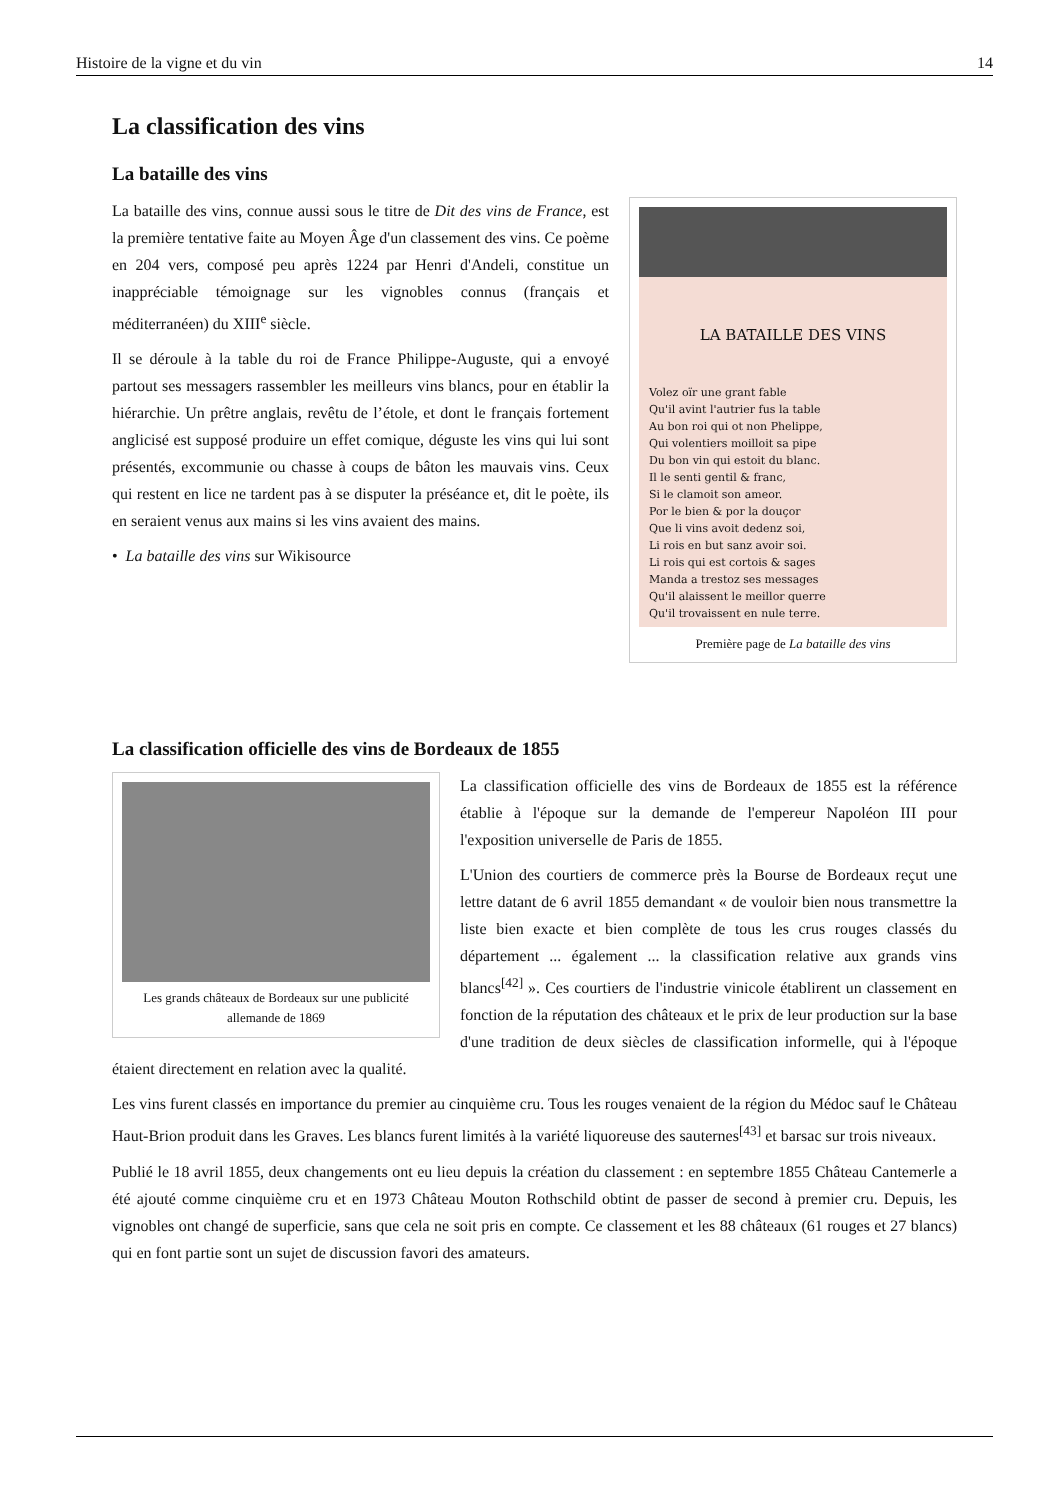Histoire de la vigne et du vin 14
La classification des vins
La bataille des vins
LA BATAILLE DES VINS
Volez oïr une grant fable
Qu'il avint l'autrier fus la table
Au bon roi qui ot non Phelippe,
Qui volentiers moilloit sa pipe
Du bon vin qui estoit du blanc.
Il le senti gentil & franc,
Si le clamoit son ameor.
Por le bien & por la douçor
Que li vins avoit dedenz soi,
Li rois en but sanz avoir soi.
Li rois qui est cortois & sages
Manda a trestoz ses messages
Qu'il alaissent le meillor querre
Qu'il trovaissent en nule terre.
Première page de La bataille des vins
La bataille des vins, connue aussi sous le titre de Dit des vins de France, est la première tentative faite au Moyen Âge d'un classement des vins. Ce poème en 204 vers, composé peu après 1224 par Henri d'Andeli, constitue un inappréciable témoignage sur les vignobles connus (français et méditerranéen) du XIII<sup>e</sup> siècle.
Il se déroule à la table du roi de France Philippe-Auguste, qui a envoyé partout ses messagers rassembler les meilleurs vins blancs, pour en établir la hiérarchie. Un prêtre anglais, revêtu de l’étole, et dont le français fortement anglicisé est supposé produire un effet comique, déguste les vins qui lui sont présentés, excommunie ou chasse à coups de bâton les mauvais vins. Ceux qui restent en lice ne tardent pas à se disputer la préséance et, dit le poète, ils en seraient venus aux mains si les vins avaient des mains.
• La bataille des vins sur Wikisource
La classification officielle des vins de Bordeaux de 1855
Les grands châteaux de Bordeaux sur une publicité allemande de 1869
La classification officielle des vins de Bordeaux de 1855 est la référence établie à l'époque sur la demande de l'empereur Napoléon III pour l'exposition universelle de Paris de 1855.
L'Union des courtiers de commerce près la Bourse de Bordeaux reçut une lettre datant de 6 avril 1855 demandant « de vouloir bien nous transmettre la liste bien exacte et bien complète de tous les crus rouges classés du département ... également ... la classification relative aux grands vins blancs<sup>[42]</sup> ». Ces courtiers de l'industrie vinicole établirent un classement en fonction de la réputation des châteaux et le prix de leur production sur la base d'une tradition de deux siècles de classification informelle, qui à l'époque étaient directement en relation avec la qualité.
Les vins furent classés en importance du premier au cinquième cru. Tous les rouges venaient de la région du Médoc sauf le Château Haut-Brion produit dans les Graves. Les blancs furent limités à la variété liquoreuse des sauternes<sup>[43]</sup> et barsac sur trois niveaux.
Publié le 18 avril 1855, deux changements ont eu lieu depuis la création du classement : en septembre 1855 Château Cantemerle a été ajouté comme cinquième cru et en 1973 Château Mouton Rothschild obtint de passer de second à premier cru. Depuis, les vignobles ont changé de superficie, sans que cela ne soit pris en compte. Ce classement et les 88 châteaux (61 rouges et 27 blancs) qui en font partie sont un sujet de discussion favori des amateurs.